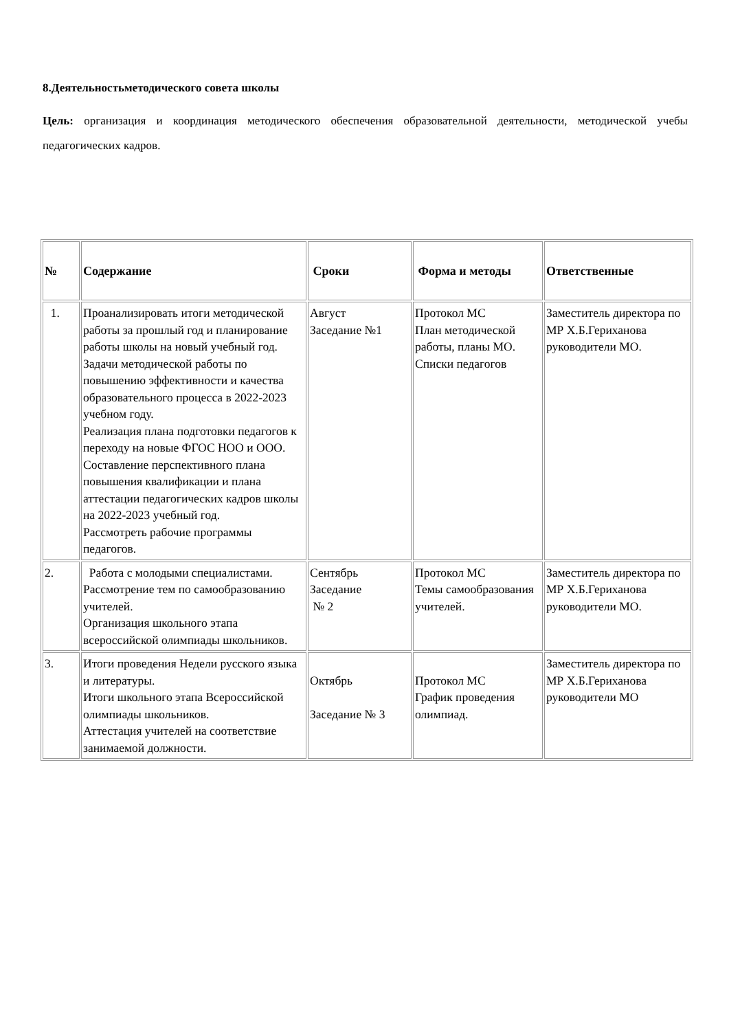8.Деятельностьметодического совета школы
Цель: организация и координация методического обеспечения образовательной деятельности, методической учебы педагогических кадров.
| № | Содержание | Сроки | Форма и методы | Ответственные |
| --- | --- | --- | --- | --- |
| 1. | Проанализировать итоги методической работы за прошлый год и планирование работы школы на новый учебный год. Задачи методической работы по повышению эффективности и качества образовательного процесса в 2022-2023 учебном году. Реализация плана подготовки педагогов к переходу на новые ФГОС НОО и ООО. Составление перспективного плана повышения квалификации и плана аттестации педагогических кадров школы на 2022-2023 учебный год. Рассмотреть рабочие программы педагогов. | Август Заседание №1 | Протокол МС План методической работы, планы МО. Списки педагогов | Заместитель директора по МР Х.Б.Гериханова руководители МО. |
| 2. | Работа с молодыми специалистами. Рассмотрение тем по самообразованию учителей. Организация школьного этапа всероссийской олимпиады школьников. | Сентябрь Заседание № 2 | Протокол МС Темы самообразования учителей. | Заместитель директора по МР Х.Б.Гериханова руководители МО. |
| 3. | Итоги проведения Недели русского языка и литературы. Итоги школьного этапа Всероссийской олимпиады школьников. Аттестация учителей на соответствие занимаемой должности. | Октябрь Заседание № 3 | Протокол МС График проведения олимпиад. | Заместитель директора по МР Х.Б.Гериханова руководители МО |